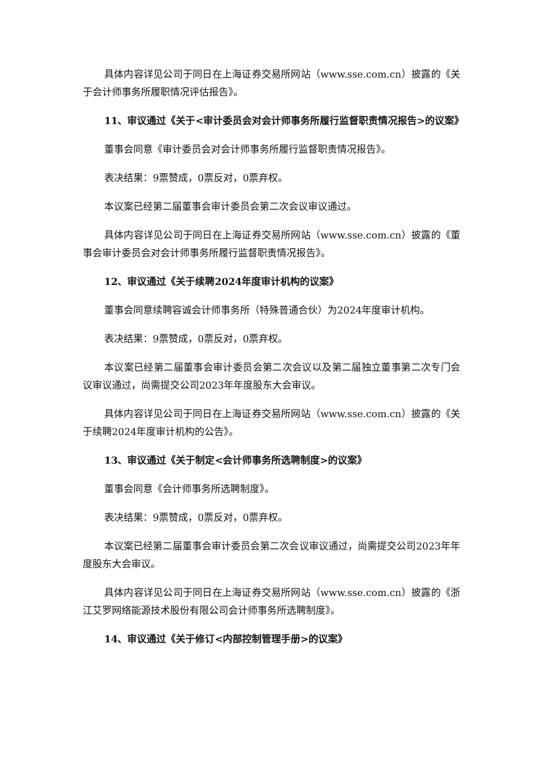具体内容详见公司于同日在上海证券交易所网站（www.sse.com.cn）披露的《关于会计师事务所履职情况评估报告》。
11、审议通过《关于<审计委员会对会计师事务所履行监督职责情况报告>的议案》
董事会同意《审计委员会对会计师事务所履行监督职责情况报告》。
表决结果：9票赞成，0票反对，0票弃权。
本议案已经第二届董事会审计委员会第二次会议审议通过。
具体内容详见公司于同日在上海证券交易所网站（www.sse.com.cn）披露的《董事会审计委员会对会计师事务所履行监督职责情况报告》。
12、审议通过《关于续聘2024年度审计机构的议案》
董事会同意续聘容诚会计师事务所（特殊普通合伙）为2024年度审计机构。
表决结果：9票赞成，0票反对，0票弃权。
本议案已经第二届董事会审计委员会第二次会议以及第二届独立董事第二次专门会议审议通过，尚需提交公司2023年年度股东大会审议。
具体内容详见公司于同日在上海证券交易所网站（www.sse.com.cn）披露的《关于续聘2024年度审计机构的公告》。
13、审议通过《关于制定<会计师事务所选聘制度>的议案》
董事会同意《会计师事务所选聘制度》。
表决结果：9票赞成，0票反对，0票弃权。
本议案已经第二届董事会审计委员会第二次会议审议通过，尚需提交公司2023年年度股东大会审议。
具体内容详见公司于同日在上海证券交易所网站（www.sse.com.cn）披露的《浙江艾罗网络能源技术股份有限公司会计师事务所选聘制度》。
14、审议通过《关于修订<内部控制管理手册>的议案》